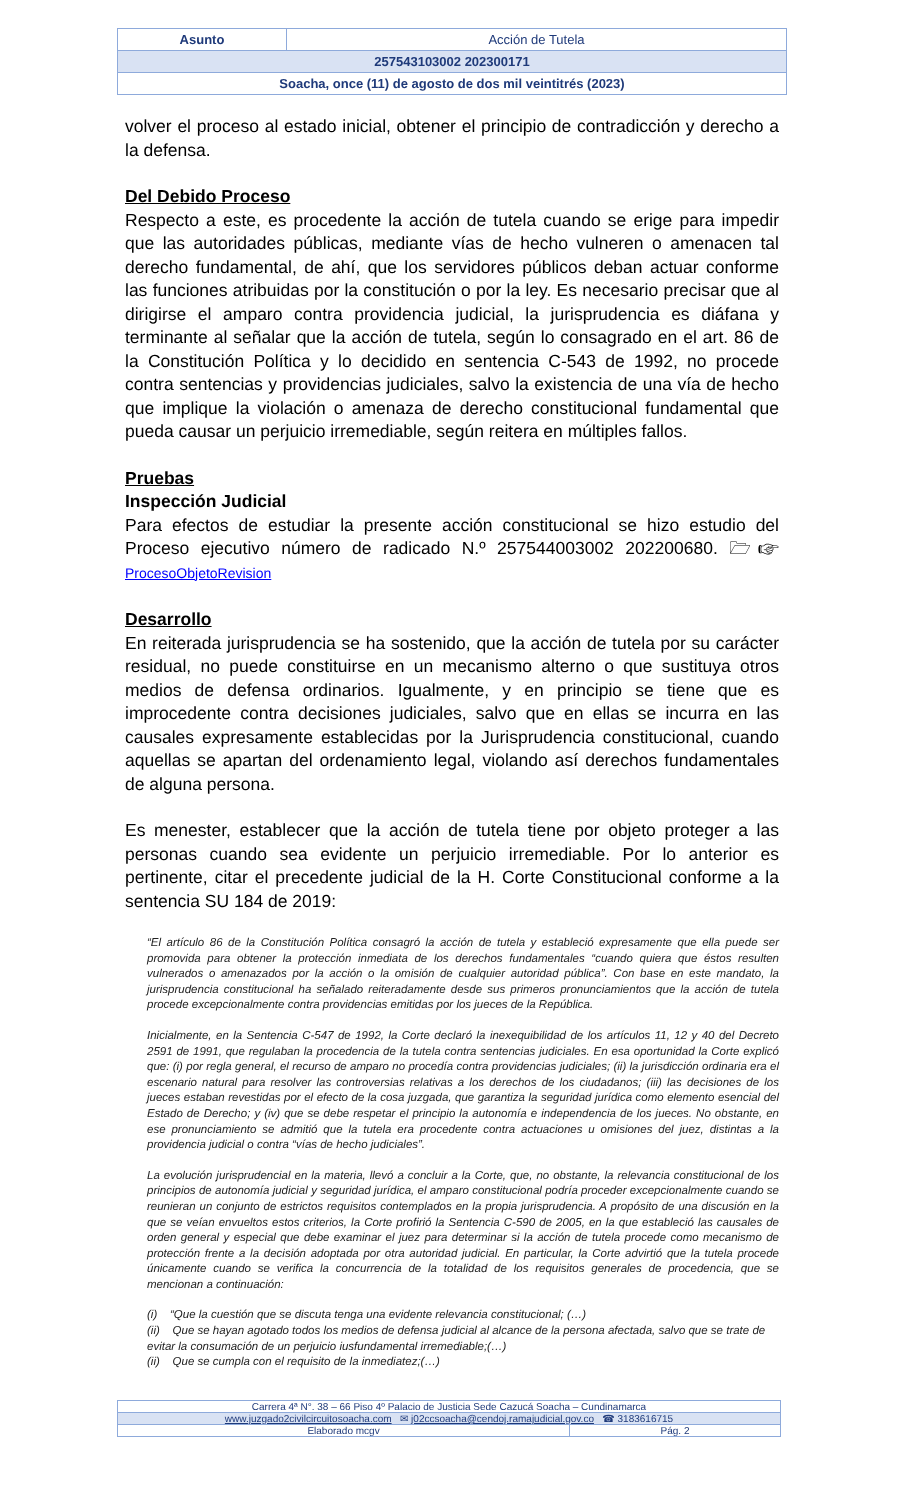| Asunto | Acción de Tutela |
| 257543103002 202300171 | |
| Soacha, once (11) de agosto de dos mil veintitrés (2023) | |
volver el proceso al estado inicial, obtener el principio de contradicción y derecho a la defensa.
Del Debido Proceso
Respecto a este, es procedente la acción de tutela cuando se erige para impedir que las autoridades públicas, mediante vías de hecho vulneren o amenacen tal derecho fundamental, de ahí, que los servidores públicos deban actuar conforme las funciones atribuidas por la constitución o por la ley. Es necesario precisar que al dirigirse el amparo contra providencia judicial, la jurisprudencia es diáfana y terminante al señalar que la acción de tutela, según lo consagrado en el art. 86 de la Constitución Política y lo decidido en sentencia C-543 de 1992, no procede contra sentencias y providencias judiciales, salvo la existencia de una vía de hecho que implique la violación o amenaza de derecho constitucional fundamental que pueda causar un perjuicio irremediable, según reitera en múltiples fallos.
Pruebas
Inspección Judicial
Para efectos de estudiar la presente acción constitucional se hizo estudio del Proceso ejecutivo número de radicado N.º 257544003002 202200680. 🗁☞ ProcesoObjetoRevision
Desarrollo
En reiterada jurisprudencia se ha sostenido, que la acción de tutela por su carácter residual, no puede constituirse en un mecanismo alterno o que sustituya otros medios de defensa ordinarios. Igualmente, y en principio se tiene que es improcedente contra decisiones judiciales, salvo que en ellas se incurra en las causales expresamente establecidas por la Jurisprudencia constitucional, cuando aquellas se apartan del ordenamiento legal, violando así derechos fundamentales de alguna persona.
Es menester, establecer que la acción de tutela tiene por objeto proteger a las personas cuando sea evidente un perjuicio irremediable. Por lo anterior es pertinente, citar el precedente judicial de la H. Corte Constitucional conforme a la sentencia SU 184 de 2019:
“El artículo 86 de la Constitución Política consagró la acción de tutela y estableció expresamente que ella puede ser promovida para obtener la protección inmediata de los derechos fundamentales “cuando quiera que éstos resulten vulnerados o amenazados por la acción o la omisión de cualquier autoridad pública”. Con base en este mandato, la jurisprudencia constitucional ha señalado reiteradamente desde sus primeros pronunciamientos que la acción de tutela procede excepcionalmente contra providencias emitidas por los jueces de la República.
Inicialmente, en la Sentencia C-547 de 1992, la Corte declaró la inexequibilidad de los artículos 11, 12 y 40 del Decreto 2591 de 1991, que regulaban la procedencia de la tutela contra sentencias judiciales. En esa oportunidad la Corte explicó que: (i) por regla general, el recurso de amparo no procedía contra providencias judiciales; (ii) la jurisdicción ordinaria era el escenario natural para resolver las controversias relativas a los derechos de los ciudadanos; (iii) las decisiones de los jueces estaban revestidas por el efecto de la cosa juzgada, que garantiza la seguridad jurídica como elemento esencial del Estado de Derecho; y (iv) que se debe respetar el principio la autonomía e independencia de los jueces. No obstante, en ese pronunciamiento se admitió que la tutela era procedente contra actuaciones u omisiones del juez, distintas a la providencia judicial o contra “vías de hecho judiciales”.
La evolución jurisprudencial en la materia, llevó a concluir a la Corte, que, no obstante, la relevancia constitucional de los principios de autonomía judicial y seguridad jurídica, el amparo constitucional podría proceder excepcionalmente cuando se reunieran un conjunto de estrictos requisitos contemplados en la propia jurisprudencia. A propósito de una discusión en la que se veían envueltos estos criterios, la Corte profirió la Sentencia C-590 de 2005, en la que estableció las causales de orden general y especial que debe examinar el juez para determinar si la acción de tutela procede como mecanismo de protección frente a la decisión adoptada por otra autoridad judicial. En particular, la Corte advirtió que la tutela procede únicamente cuando se verifica la concurrencia de la totalidad de los requisitos generales de procedencia, que se mencionan a continuación:
(i) “Que la cuestión que se discuta tenga una evidente relevancia constitucional; (…)
(ii) Que se hayan agotado todos los medios de defensa judicial al alcance de la persona afectada, salvo que se trate de evitar la consumación de un perjuicio iusfundamental irremediable;(…)
(ii) Que se cumpla con el requisito de la inmediatez;(…)
| Carrera 4ª N°. 38 – 66 Piso 4º Palacio de Justicia Sede Cazucá Soacha – Cundinamarca | |
| www.juzgado2civilcircuitosoacha.com ✉ j02ccsoacha@cendoj.ramajudicial.gov.co ☎ 3183616715 | |
| Elaborado mcgv | Pág. 2 |